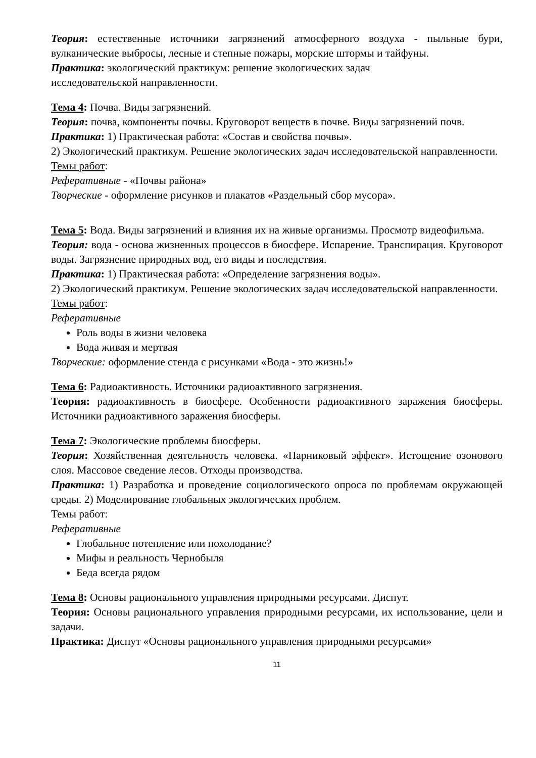Теория: естественные источники загрязнений атмосферного воздуха - пыльные бури, вулканические выбросы, лесные и степные пожары, морские штормы и тайфуны.
Практика: экологический практикум: решение экологических задач
исследовательской направленности.
Тема 4: Почва. Виды загрязнений.
Теория: почва, компоненты почвы. Круговорот веществ в почве. Виды загрязнений почв.
Практика: 1) Практическая работа: «Состав и свойства почвы».
2) Экологический практикум. Решение экологических задач исследовательской направленности.
Темы работ:
Реферативные - «Почвы района»
Творческие - оформление рисунков и плакатов «Раздельный сбор мусора».
Тема 5: Вода. Виды загрязнений и влияния их на живые организмы. Просмотр видеофильма.
Теория: вода - основа жизненных процессов в биосфере. Испарение. Транспирация. Круговорот воды. Загрязнение природных вод, его виды и последствия.
Практика: 1) Практическая работа: «Определение загрязнения воды».
2) Экологический практикум. Решение экологических задач исследовательской направленности.
Темы работ:
Реферативные
Роль воды в жизни человека
Вода живая и мертвая
Творческие: оформление стенда с рисунками «Вода - это жизнь!»
Тема 6: Радиоактивность. Источники радиоактивного загрязнения.
Теория: радиоактивность в биосфере. Особенности радиоактивного заражения биосферы. Источники радиоактивного заражения биосферы.
Тема 7: Экологические проблемы биосферы.
Теория: Хозяйственная деятельность человека. «Парниковый эффект». Истощение озонового слоя. Массовое сведение лесов. Отходы производства.
Практика: 1) Разработка и проведение социологического опроса по проблемам окружающей среды. 2) Моделирование глобальных экологических проблем.
Темы работ:
Реферативные
Глобальное потепление или похолодание?
Мифы и реальность Чернобыля
Беда всегда рядом
Тема 8: Основы рационального управления природными ресурсами. Диспут.
Теория: Основы рационального управления природными ресурсами, их использование, цели и задачи.
Практика: Диспут «Основы рационального управления природными ресурсами»
11